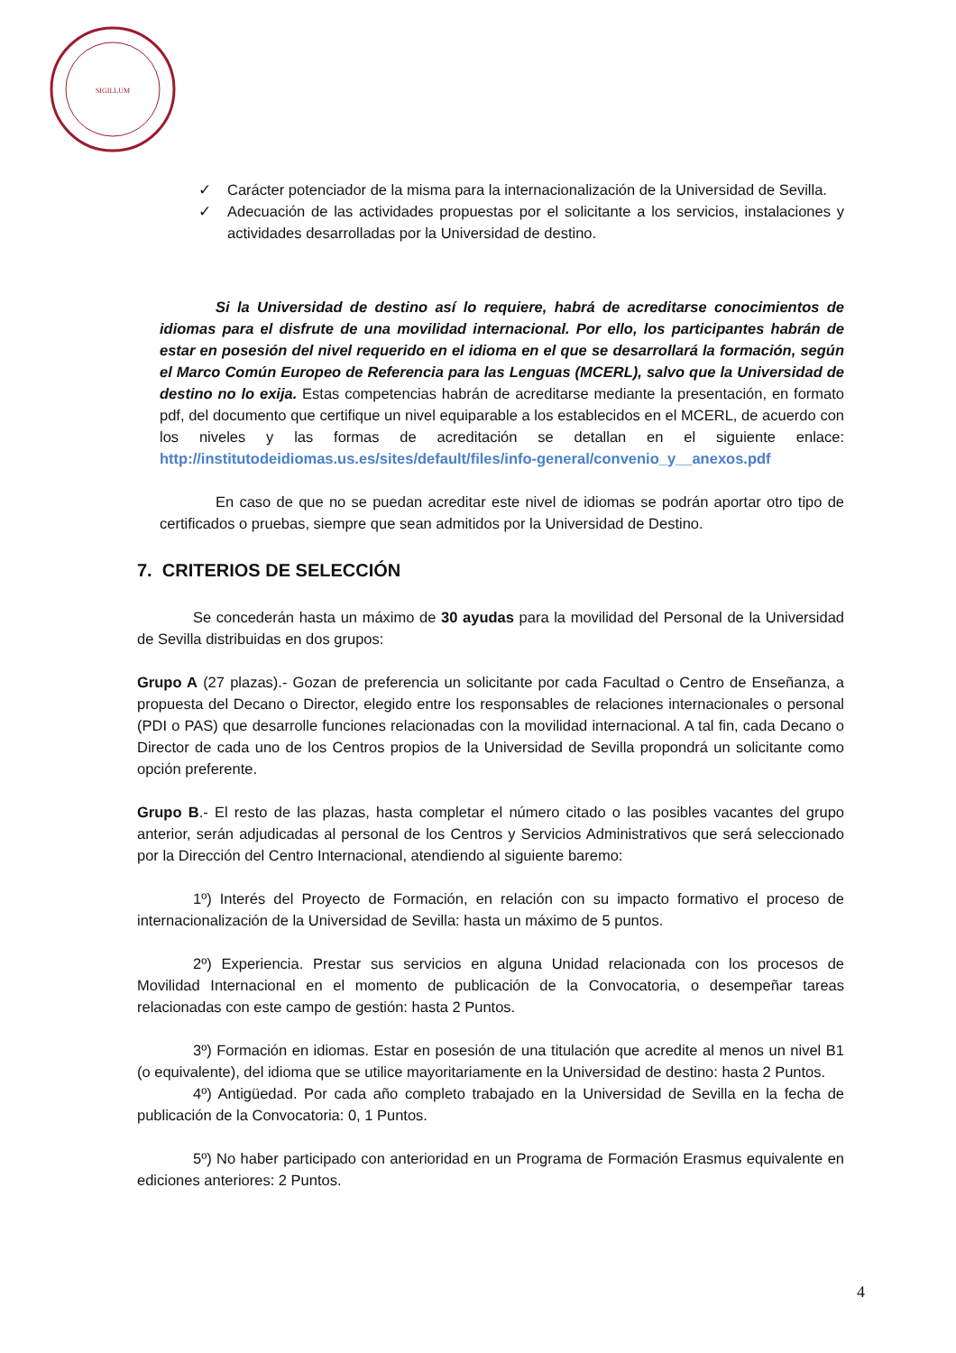SIGILLUM
✓ Carácter potenciador de la misma para la internacionalización de la Universidad de Sevilla.
✓ Adecuación de las actividades propuestas por el solicitante a los servicios, instalaciones y actividades desarrolladas por la Universidad de destino.
Si la Universidad de destino así lo requiere, habrá de acreditarse conocimientos de idiomas para el disfrute de una movilidad internacional. Por ello, los participantes habrán de estar en posesión del nivel requerido en el idioma en el que se desarrollará la formación, según el Marco Común Europeo de Referencia para las Lenguas (MCERL), salvo que la Universidad de destino no lo exija. Estas competencias habrán de acreditarse mediante la presentación, en formato pdf, del documento que certifique un nivel equiparable a los establecidos en el MCERL, de acuerdo con los niveles y las formas de acreditación se detallan en el siguiente enlace: http://institutodeidiomas.us.es/sites/default/files/info-general/convenio_y__anexos.pdf
En caso de que no se puedan acreditar este nivel de idiomas se podrán aportar otro tipo de certificados o pruebas, siempre que sean admitidos por la Universidad de Destino.
7. CRITERIOS DE SELECCIÓN
Se concederán hasta un máximo de 30 ayudas para la movilidad del Personal de la Universidad de Sevilla distribuidas en dos grupos:
Grupo A (27 plazas).- Gozan de preferencia un solicitante por cada Facultad o Centro de Enseñanza, a propuesta del Decano o Director, elegido entre los responsables de relaciones internacionales o personal (PDI o PAS) que desarrolle funciones relacionadas con la movilidad internacional. A tal fin, cada Decano o Director de cada uno de los Centros propios de la Universidad de Sevilla propondrá un solicitante como opción preferente.
Grupo B.- El resto de las plazas, hasta completar el número citado o las posibles vacantes del grupo anterior, serán adjudicadas al personal de los Centros y Servicios Administrativos que será seleccionado por la Dirección del Centro Internacional, atendiendo al siguiente baremo:
1º) Interés del Proyecto de Formación, en relación con su impacto formativo el proceso de internacionalización de la Universidad de Sevilla: hasta un máximo de 5 puntos.
2º) Experiencia. Prestar sus servicios en alguna Unidad relacionada con los procesos de Movilidad Internacional en el momento de publicación de la Convocatoria, o desempeñar tareas relacionadas con este campo de gestión: hasta 2 Puntos.
3º) Formación en idiomas. Estar en posesión de una titulación que acredite al menos un nivel B1 (o equivalente), del idioma que se utilice mayoritariamente en la Universidad de destino: hasta 2 Puntos.
4º) Antigüedad. Por cada año completo trabajado en la Universidad de Sevilla en la fecha de publicación de la Convocatoria: 0, 1 Puntos.
5º) No haber participado con anterioridad en un Programa de Formación Erasmus equivalente en ediciones anteriores: 2 Puntos.
4